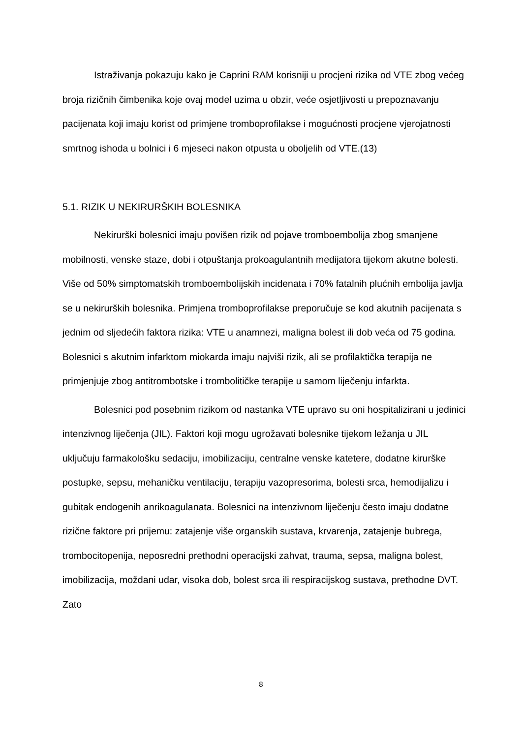Istraživanja pokazuju kako je Caprini RAM korisniji u procjeni rizika od VTE zbog većeg broja rizičnih čimbenika koje ovaj model uzima u obzir, veće osjetljivosti u prepoznavanju pacijenata koji imaju korist od primjene tromboprofilakse i mogućnosti procjene vjerojatnosti smrtnog ishoda u bolnici i 6 mjeseci nakon otpusta u oboljelih od VTE.(13)
5.1. RIZIK U NEKIRURŠKIH BOLESNIKA
Nekirurški bolesnici imaju povišen rizik od pojave tromboembolija zbog smanjene mobilnosti, venske staze, dobi i otpuštanja prokoagulantnih medijatora tijekom akutne bolesti. Više od 50% simptomatskih tromboembolijskih incidenata i 70% fatalnih plućnih embolija javlja se u nekirurških bolesnika. Primjena tromboprofilakse preporučuje se kod akutnih pacijenata s jednim od sljedećih faktora rizika: VTE u anamnezi, maligna bolest ili dob veća od 75 godina. Bolesnici s akutnim infarktom miokarda imaju najviši rizik, ali se profilaktička terapija ne primjenjuje zbog antitrombotske i trombolitičke terapije u samom liječenju infarkta.
Bolesnici pod posebnim rizikom od nastanka VTE upravo su oni hospitalizirani u jedinici intenzivnog liječenja (JIL). Faktori koji mogu ugrožavati bolesnike tijekom ležanja u JIL uključuju farmakološku sedaciju, imobilizaciju, centralne venske katetere, dodatne kirurške postupke, sepsu, mehaničku ventilaciju, terapiju vazopresorima, bolesti srca, hemodijalizu i gubitak endogenih anrikoagulanata. Bolesnici na intenzivnom liječenju često imaju dodatne rizične faktore pri prijemu: zatajenje više organskih sustava, krvarenja, zatajenje bubrega, trombocitopenija, neposredni prethodni operacijski zahvat, trauma, sepsa, maligna bolest, imobilizacija, moždani udar, visoka dob, bolest srca ili respiracijskog sustava, prethodne DVT. Zato
8